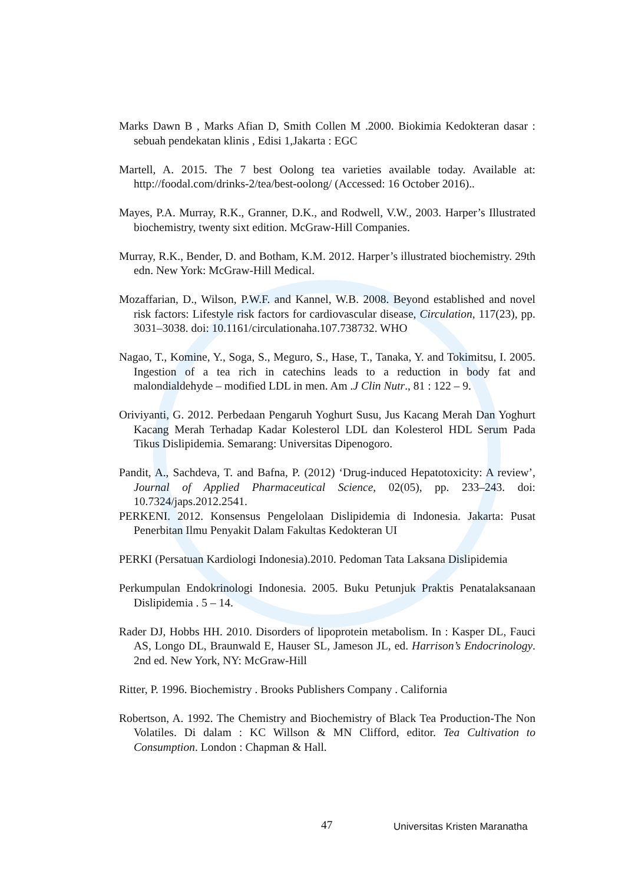Marks Dawn B , Marks Afian D, Smith Collen M .2000. Biokimia Kedokteran dasar : sebuah pendekatan klinis , Edisi 1,Jakarta : EGC
Martell, A. 2015. The 7 best Oolong tea varieties available today. Available at: http://foodal.com/drinks-2/tea/best-oolong/ (Accessed: 16 October 2016)..
Mayes, P.A. Murray, R.K., Granner, D.K., and Rodwell, V.W., 2003. Harper’s Illustrated biochemistry, twenty sixt edition. McGraw-Hill Companies.
Murray, R.K., Bender, D. and Botham, K.M. 2012. Harper’s illustrated biochemistry. 29th edn. New York: McGraw-Hill Medical.
Mozaffarian, D., Wilson, P.W.F. and Kannel, W.B. 2008. Beyond established and novel risk factors: Lifestyle risk factors for cardiovascular disease, Circulation, 117(23), pp. 3031–3038. doi: 10.1161/circulationaha.107.738732. WHO
Nagao, T., Komine, Y., Soga, S., Meguro, S., Hase, T., Tanaka, Y. and Tokimitsu, I. 2005. Ingestion of a tea rich in catechins leads to a reduction in body fat and malondialdehyde – modified LDL in men. Am .J Clin Nutr., 81 : 122 – 9.
Oriviyanti, G. 2012. Perbedaan Pengaruh Yoghurt Susu, Jus Kacang Merah Dan Yoghurt Kacang Merah Terhadap Kadar Kolesterol LDL dan Kolesterol HDL Serum Pada Tikus Dislipidemia. Semarang: Universitas Dipenogoro.
Pandit, A., Sachdeva, T. and Bafna, P. (2012) ‘Drug-induced Hepatotoxicity: A review’, Journal of Applied Pharmaceutical Science, 02(05), pp. 233–243. doi: 10.7324/japs.2012.2541.
PERKENI. 2012. Konsensus Pengelolaan Dislipidemia di Indonesia. Jakarta: Pusat Penerbitan Ilmu Penyakit Dalam Fakultas Kedokteran UI
PERKI (Persatuan Kardiologi Indonesia).2010. Pedoman Tata Laksana Dislipidemia
Perkumpulan Endokrinologi Indonesia. 2005. Buku Petunjuk Praktis Penatalaksanaan Dislipidemia . 5 – 14.
Rader DJ, Hobbs HH. 2010. Disorders of lipoprotein metabolism. In : Kasper DL, Fauci AS, Longo DL, Braunwald E, Hauser SL, Jameson JL, ed. Harrison’s Endocrinology. 2nd ed. New York, NY: McGraw-Hill
Ritter, P. 1996. Biochemistry . Brooks Publishers Company . California
Robertson, A. 1992. The Chemistry and Biochemistry of Black Tea Production-The Non Volatiles. Di dalam : KC Willson & MN Clifford, editor. Tea Cultivation to Consumption. London : Chapman & Hall.
47 Universitas Kristen Maranatha